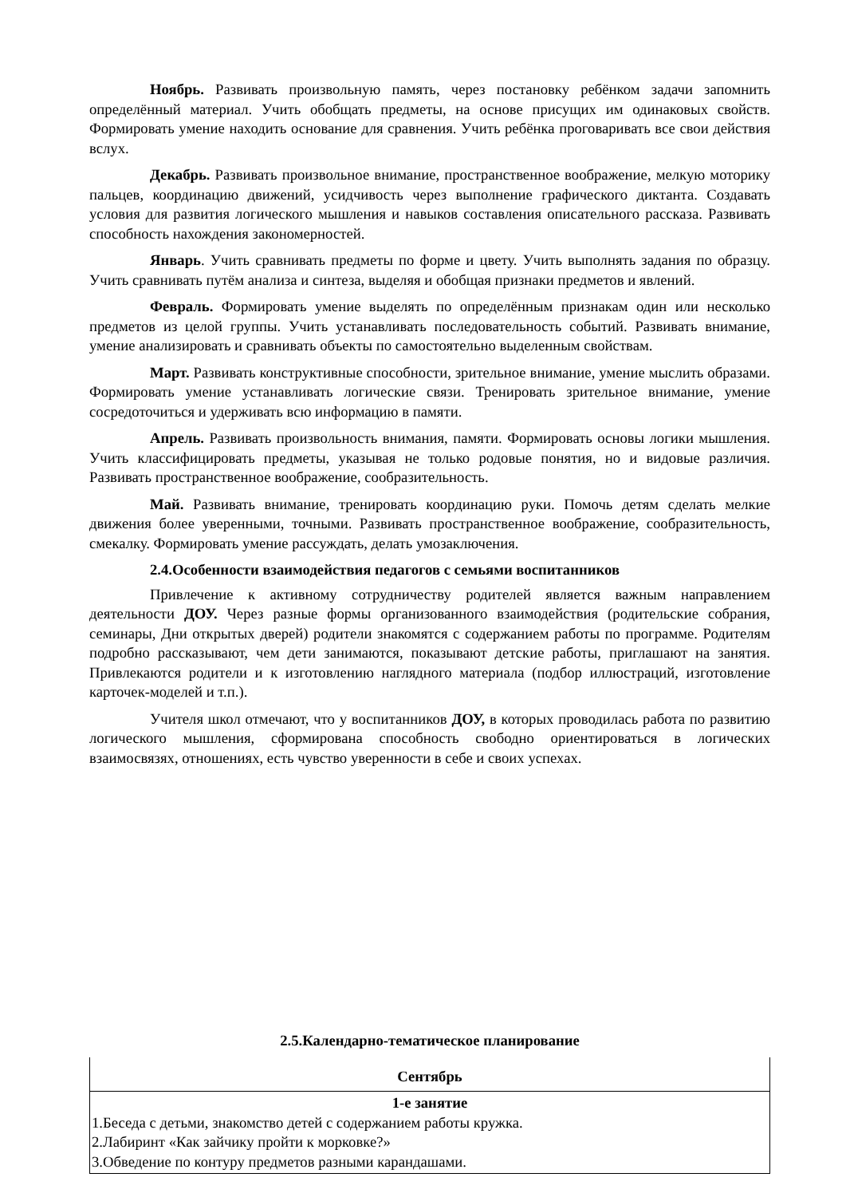Ноябрь. Развивать произвольную память, через постановку ребёнком задачи запомнить определённый материал. Учить обобщать предметы, на основе присущих им одинаковых свойств. Формировать умение находить основание для сравнения. Учить ребёнка проговаривать все свои действия вслух.
Декабрь. Развивать произвольное внимание, пространственное воображение, мелкую моторику пальцев, координацию движений, усидчивость через выполнение графического диктанта. Создавать условия для развития логического мышления и навыков составления описательного рассказа. Развивать способность нахождения закономерностей.
Январь. Учить сравнивать предметы по форме и цвету. Учить выполнять задания по образцу. Учить сравнивать путём анализа и синтеза, выделяя и обобщая признаки предметов и явлений.
Февраль. Формировать умение выделять по определённым признакам один или несколько предметов из целой группы. Учить устанавливать последовательность событий. Развивать внимание, умение анализировать и сравнивать объекты по самостоятельно выделенным свойствам.
Март. Развивать конструктивные способности, зрительное внимание, умение мыслить образами. Формировать умение устанавливать логические связи. Тренировать зрительное внимание, умение сосредоточиться и удерживать всю информацию в памяти.
Апрель. Развивать произвольность внимания, памяти. Формировать основы логики мышления. Учить классифицировать предметы, указывая не только родовые понятия, но и видовые различия. Развивать пространственное воображение, сообразительность.
Май. Развивать внимание, тренировать координацию руки. Помочь детям сделать мелкие движения более уверенными, точными. Развивать пространственное воображение, сообразительность, смекалку. Формировать умение рассуждать, делать умозаключения.
2.4.Особенности взаимодействия педагогов с семьями воспитанников
Привлечение к активному сотрудничеству родителей является важным направлением деятельности ДОУ. Через разные формы организованного взаимодействия (родительские собрания, семинары, Дни открытых дверей) родители знакомятся с содержанием работы по программе. Родителям подробно рассказывают, чем дети занимаются, показывают детские работы, приглашают на занятия. Привлекаются родители и к изготовлению наглядного материала (подбор иллюстраций, изготовление карточек-моделей и т.п.).
Учителя школ отмечают, что у воспитанников ДОУ, в которых проводилась работа по развитию логического мышления, сформирована способность свободно ориентироваться в логических взаимосвязях, отношениях, есть чувство уверенности в себе и своих успехах.
2.5.Календарно-тематическое планирование
| Сентябрь |
| 1-е занятие 1.Беседа с детьми, знакомство детей с содержанием работы кружка. 2.Лабиринт «Как зайчику пройти к морковке?» 3.Обведение по контуру предметов разными карандашами. |